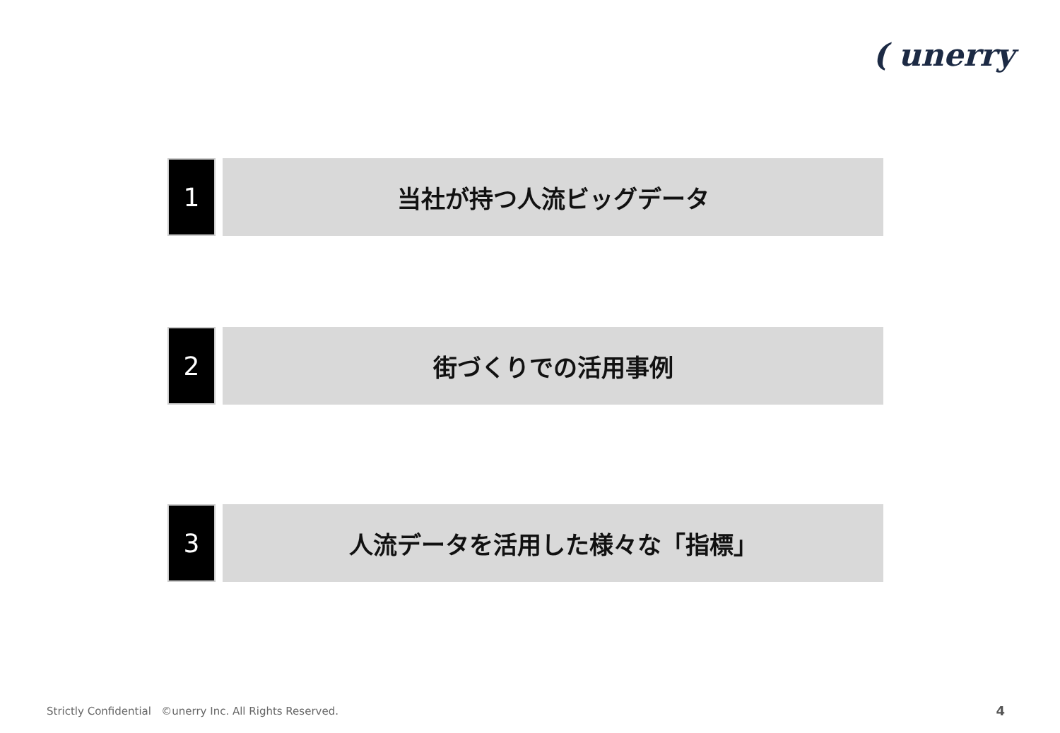( unerry
1
当社が持つ人流ビッグデータ
2
街づくりでの活用事例
3
人流データを活用した様々な「指標」
Strictly Confidential ©unerry Inc. All Rights Reserved.
4